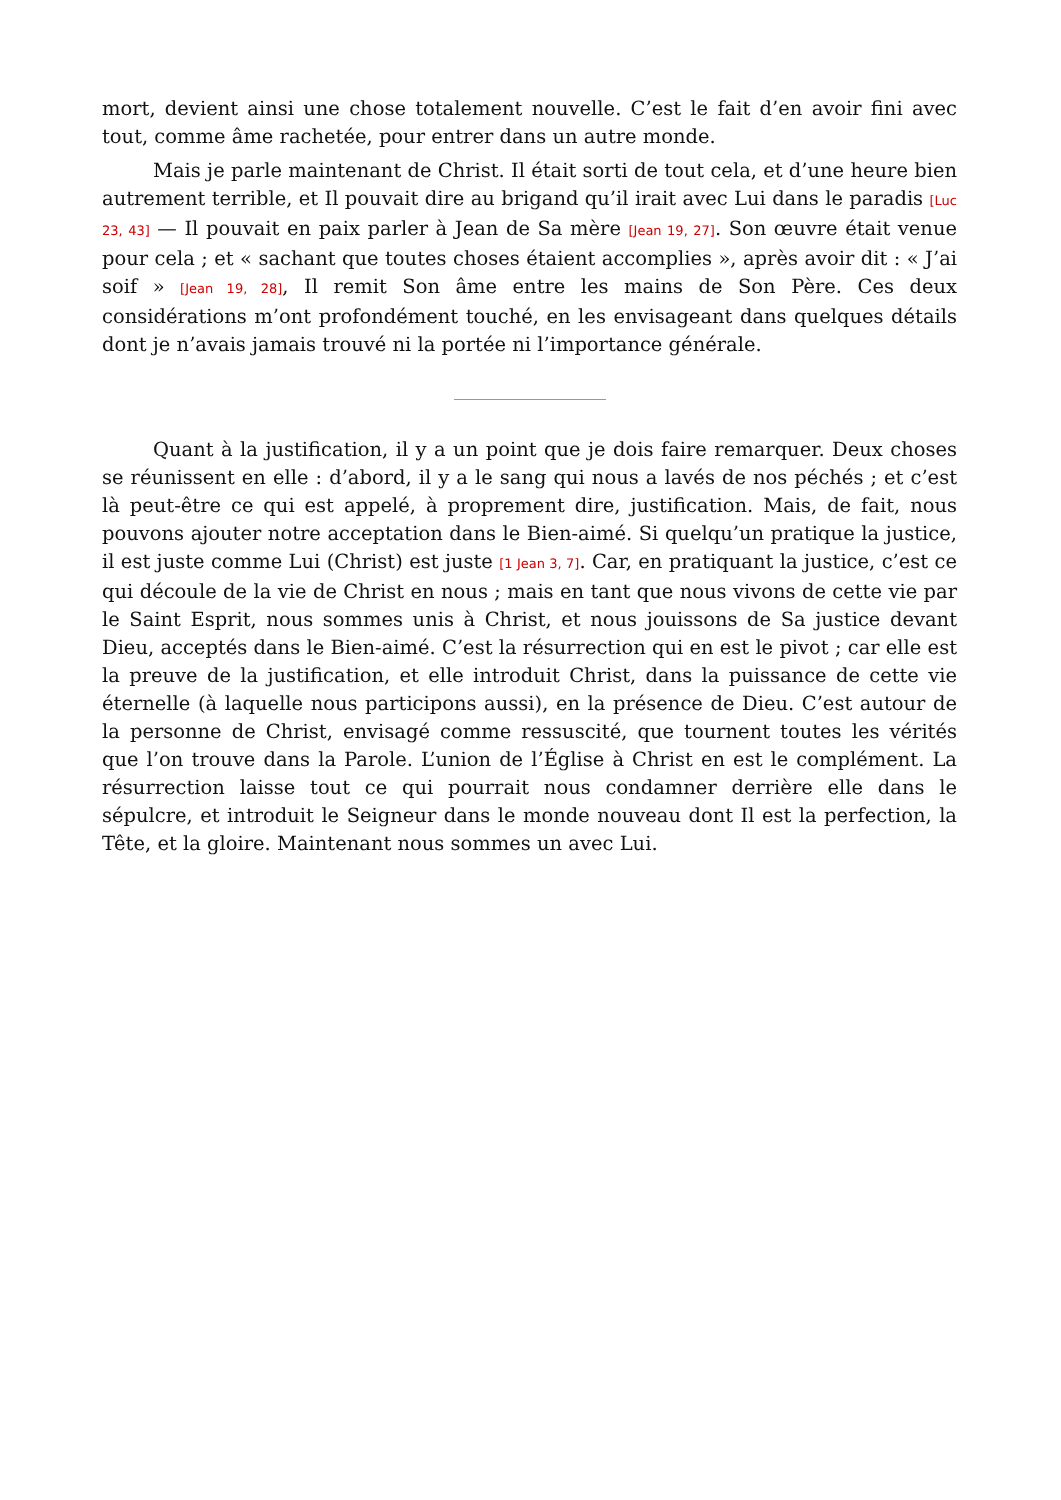mort, devient ainsi une chose totalement nouvelle. C’est le fait d’en avoir fini avec tout, comme âme rachetée, pour entrer dans un autre monde.
Mais je parle maintenant de Christ. Il était sorti de tout cela, et d’une heure bien autrement terrible, et Il pouvait dire au brigand qu’il irait avec Lui dans le paradis [Luc 23, 43] — Il pouvait en paix parler à Jean de Sa mère [Jean 19, 27]. Son œuvre était venue pour cela ; et « sachant que toutes choses étaient accomplies », après avoir dit : « J’ai soif » [Jean 19, 28], Il remit Son âme entre les mains de Son Père. Ces deux considérations m’ont profondément touché, en les envisageant dans quelques détails dont je n’avais jamais trouvé ni la portée ni l’importance générale.
Quant à la justification, il y a un point que je dois faire remarquer. Deux choses se réunissent en elle : d’abord, il y a le sang qui nous a lavés de nos péchés ; et c’est là peut-être ce qui est appelé, à proprement dire, justification. Mais, de fait, nous pouvons ajouter notre acceptation dans le Bien-aimé. Si quelqu’un pratique la justice, il est juste comme Lui (Christ) est juste [1 Jean 3, 7]. Car, en pratiquant la justice, c’est ce qui découle de la vie de Christ en nous ; mais en tant que nous vivons de cette vie par le Saint Esprit, nous sommes unis à Christ, et nous jouissons de Sa justice devant Dieu, acceptés dans le Bien-aimé. C’est la résurrection qui en est le pivot ; car elle est la preuve de la justification, et elle introduit Christ, dans la puissance de cette vie éternelle (à laquelle nous participons aussi), en la présence de Dieu. C’est autour de la personne de Christ, envisagé comme ressuscité, que tournent toutes les vérités que l’on trouve dans la Parole. L’union de l’Église à Christ en est le complément. La résurrection laisse tout ce qui pourrait nous condamner derrière elle dans le sépulcre, et introduit le Seigneur dans le monde nouveau dont Il est la perfection, la Tête, et la gloire. Maintenant nous sommes un avec Lui.